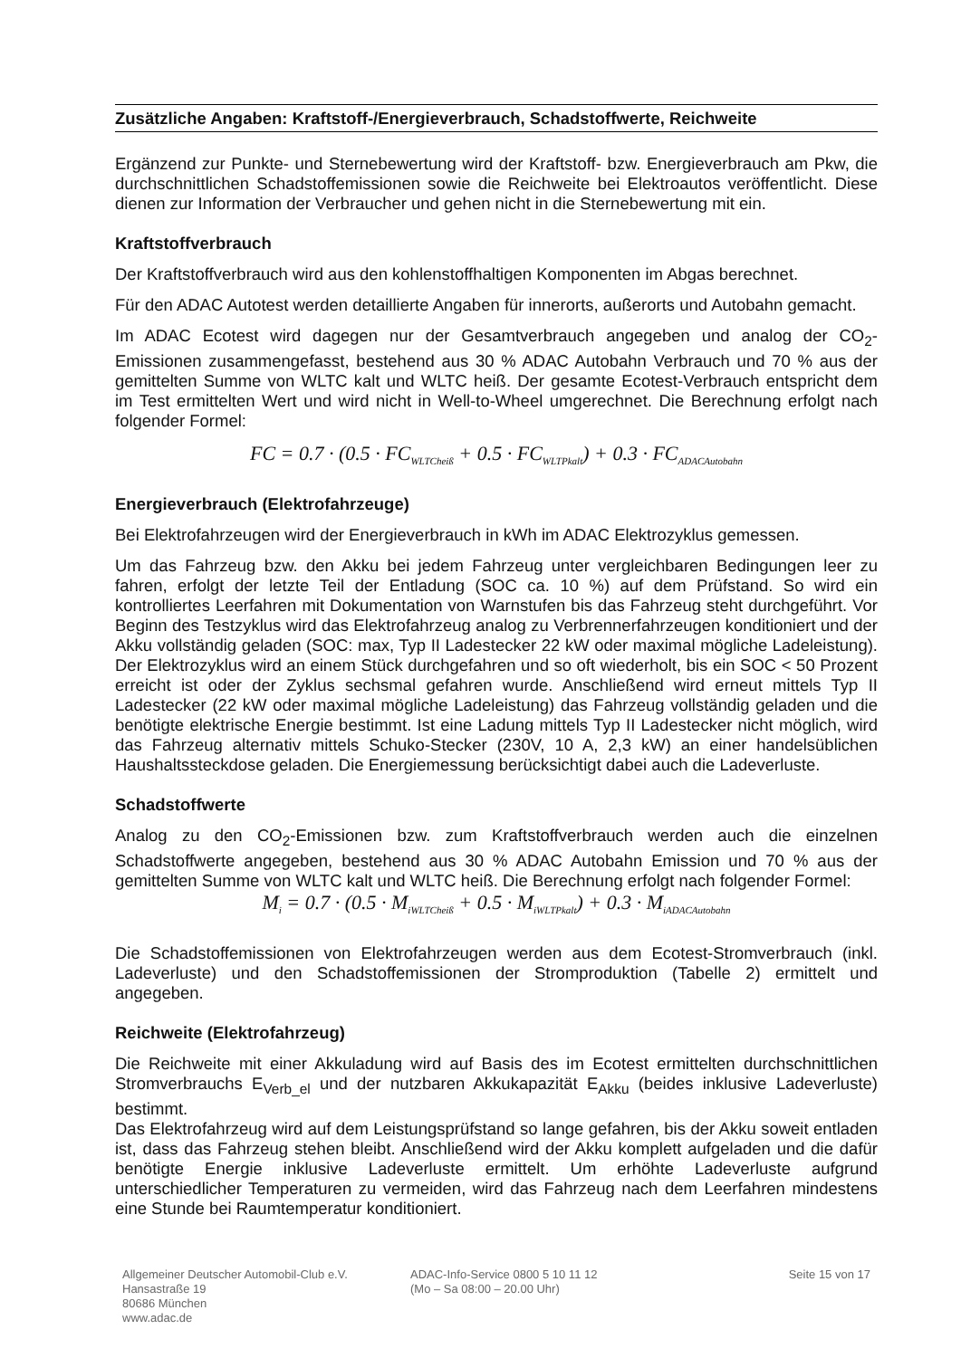Zusätzliche Angaben: Kraftstoff-/Energieverbrauch, Schadstoffwerte, Reichweite
Ergänzend zur Punkte- und Sternebewertung wird der Kraftstoff- bzw. Energieverbrauch am Pkw, die durchschnittlichen Schadstoffemissionen sowie die Reichweite bei Elektroautos veröffentlicht. Diese dienen zur Information der Verbraucher und gehen nicht in die Sternebewertung mit ein.
Kraftstoffverbrauch
Der Kraftstoffverbrauch wird aus den kohlenstoffhaltigen Komponenten im Abgas berechnet.
Für den ADAC Autotest werden detaillierte Angaben für innerorts, außerorts und Autobahn gemacht.
Im ADAC Ecotest wird dagegen nur der Gesamtverbrauch angegeben und analog der CO<sub>2</sub>-Emissionen zusammengefasst, bestehend aus 30 % ADAC Autobahn Verbrauch und 70 % aus der gemittelten Summe von WLTC kalt und WLTC heiß. Der gesamte Ecotest-Verbrauch entspricht dem im Test ermittelten Wert und wird nicht in Well-to-Wheel umgerechnet. Die Berechnung erfolgt nach folgender Formel:
FC = 0.7 · (0.5 · FC<sub>WLTCheiß</sub> + 0.5 · FC<sub>WLTPkalt</sub>) + 0.3 · FC<sub>ADACAutobahn</sub>
Energieverbrauch (Elektrofahrzeuge)
Bei Elektrofahrzeugen wird der Energieverbrauch in kWh im ADAC Elektrozyklus gemessen.
Um das Fahrzeug bzw. den Akku bei jedem Fahrzeug unter vergleichbaren Bedingungen leer zu fahren, erfolgt der letzte Teil der Entladung (SOC ca. 10 %) auf dem Prüfstand. So wird ein kontrolliertes Leerfahren mit Dokumentation von Warnstufen bis das Fahrzeug steht durchgeführt. Vor Beginn des Testzyklus wird das Elektrofahrzeug analog zu Verbrennerfahrzeugen konditioniert und der Akku vollständig geladen (SOC: max, Typ II Ladestecker 22 kW oder maximal mögliche Ladeleistung). Der Elektrozyklus wird an einem Stück durchgefahren und so oft wiederholt, bis ein SOC < 50 Prozent erreicht ist oder der Zyklus sechsmal gefahren wurde. Anschließend wird erneut mittels Typ II Ladestecker (22 kW oder maximal mögliche Ladeleistung) das Fahrzeug vollständig geladen und die benötigte elektrische Energie bestimmt. Ist eine Ladung mittels Typ II Ladestecker nicht möglich, wird das Fahrzeug alternativ mittels Schuko-Stecker (230V, 10 A, 2,3 kW) an einer handelsüblichen Haushaltssteckdose geladen. Die Energiemessung berücksichtigt dabei auch die Ladeverluste.
Schadstoffwerte
Analog zu den CO<sub>2</sub>-Emissionen bzw. zum Kraftstoffverbrauch werden auch die einzelnen Schadstoffwerte angegeben, bestehend aus 30 % ADAC Autobahn Emission und 70 % aus der gemittelten Summe von WLTC kalt und WLTC heiß. Die Berechnung erfolgt nach folgender Formel:
M<sub>i</sub> = 0.7 · (0.5 · M<sub>iWLTCheiß</sub> + 0.5 · M<sub>iWLTPkalt</sub>) + 0.3 · M<sub>iADACAutobahn</sub>
Die Schadstoffemissionen von Elektrofahrzeugen werden aus dem Ecotest-Stromverbrauch (inkl. Ladeverluste) und den Schadstoffemissionen der Stromproduktion (Tabelle 2) ermittelt und angegeben.
Reichweite (Elektrofahrzeug)
Die Reichweite mit einer Akkuladung wird auf Basis des im Ecotest ermittelten durchschnittlichen Stromverbrauchs E<sub>Verb_el</sub> und der nutzbaren Akkukapazität E<sub>Akku</sub> (beides inklusive Ladeverluste) bestimmt.
Das Elektrofahrzeug wird auf dem Leistungsprüfstand so lange gefahren, bis der Akku soweit entladen ist, dass das Fahrzeug stehen bleibt. Anschließend wird der Akku komplett aufgeladen und die dafür benötigte Energie inklusive Ladeverluste ermittelt. Um erhöhte Ladeverluste aufgrund unterschiedlicher Temperaturen zu vermeiden, wird das Fahrzeug nach dem Leerfahren mindestens eine Stunde bei Raumtemperatur konditioniert.
Allgemeiner Deutscher Automobil-Club e.V.
Hansastraße 19
80686 München
www.adac.de
ADAC-Info-Service 0800 5 10 11 12
(Mo – Sa 08:00 – 20.00 Uhr)
Seite 15 von 17